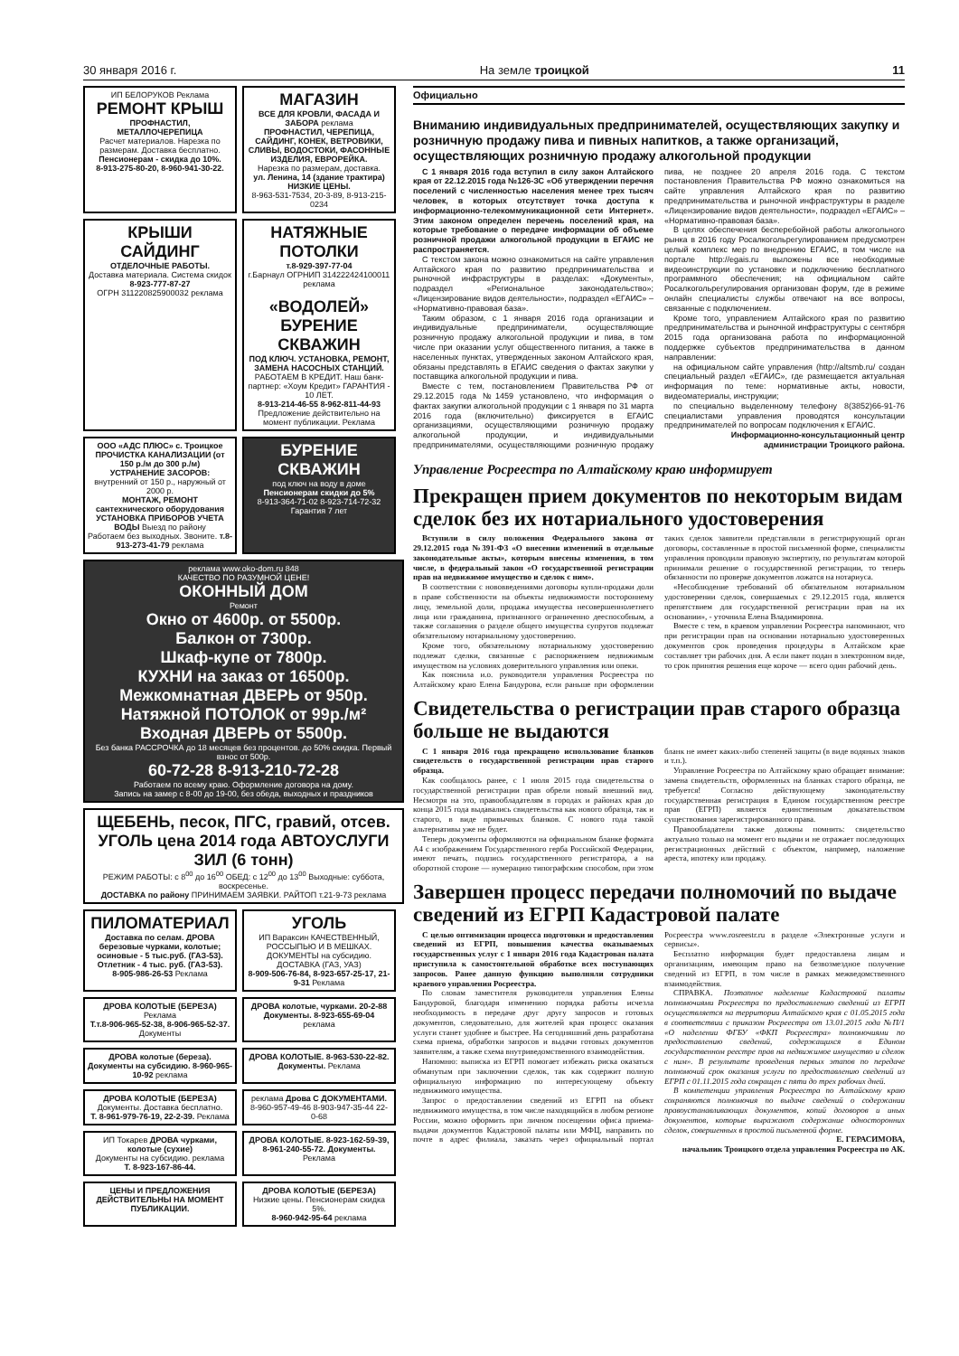30 января 2016 г. На земле троицкой 11
ИП БЕЛОРУКОВ Реклама
РЕМОНТ КРЫШ
ПРОФНАСТИЛ, МЕТАЛЛОЧЕРЕПИЦА
Расчет материалов. Нарезка по размерам. Доставка бесплатно.
Пенсионерам - скидка до 10%.
8-913-275-80-20, 8-960-941-30-22.
МАГАЗИН
ВСЕ ДЛЯ КРОВЛИ, ФАСАДА И ЗАБОРА реклама
ПРОФНАСТИЛ, ЧЕРЕПИЦА, САЙДИНГ, КОНЕК, ВЕТРОВИКИ, СЛИВЫ, ВОДОСТОКИ, ФАСОННЫЕ ИЗДЕЛИЯ, ЕВРОРЕЙКА.
Нарезка по размерам, доставка.
ул. Ленина, 14 (здание трактира) НИЗКИЕ ЦЕНЫ.
8-963-531-7534, 20-3-89, 8-913-215-0234
КРЫШИ САЙДИНГ
ОТДЕЛОЧНЫЕ РАБОТЫ.
Доставка материала. Система скидок
8-923-777-87-27
ОГРН 311220825900032 реклама
НАТЯЖНЫЕ ПОТОЛКИ
т.8-929-397-77-04
г.Барнаул ОГРНИП 314222424100011 реклама
«ВОДОЛЕЙ» БУРЕНИЕ СКВАЖИН
ПОД КЛЮЧ. УСТАНОВКА, РЕМОНТ, ЗАМЕНА НАСОСНЫХ СТАНЦИЙ.
РАБОТАЕМ В КРЕДИТ. Наш банк-партнер: «Хоум Кредит» ГАРАНТИЯ - 10 ЛЕТ.
8-913-214-46-55 8-962-811-44-93
Предложение действительно на момент публикации. Реклама
ООО «АДС ПЛЮС» с. Троицкое
ПРОЧИСТКА КАНАЛИЗАЦИИ (от 150 р./м до 300 р./м)
УСТРАНЕНИЕ ЗАСОРОВ: внутренний от 150 р., наружный от 2000 р.
МОНТАЖ, РЕМОНТ сантехнического оборудования
УСТАНОВКА ПРИБОРОВ УЧЕТА ВОДЫ Выезд по району
Работаем без выходных. Звоните. т.8-913-273-41-79 реклама
БУРЕНИЕ СКВАЖИН
под ключ на воду в доме
Пенсионерам скидки до 5%
8-913-364-71-02 8-923-714-72-32 Гарантия 7 лет
реклама www.oko-dom.ru 848
КАЧЕСТВО ПО РАЗУМНОЙ ЦЕНЕ!
ОКОННЫЙ ДОМ
Ремонт
Окно от 4600р. от 5500р.
Балкон от 7300р.
Шкаф-купе от 7800р.
КУХНИ на заказ от 16500р.
Межкомнатная ДВЕРЬ от 950р.
Натяжной ПОТОЛОК от 99р./м²
Входная ДВЕРЬ от 5500р.
Без банка РАССРОЧКА до 18 месяцев без процентов. до 50% скидка. Первый взнос от 500р.
60-72-28 8-913-210-72-28
Работаем по всему краю. Оформление договора на дому.
Запись на замер с 8-00 до 19-00, без обеда, выходных и праздников
ЩЕБЕНЬ, песок, ПГС, гравий, отсев. УГОЛЬ цена 2014 года АВТОУСЛУГИ ЗИЛ (6 тонн)
РЕЖИМ РАБОТЫ: с 8<sup>00</sup> до 16<sup>00</sup> ОБЕД: с 12<sup>00</sup> до 13<sup>00</sup> Выходные: суббота, воскресенье.
ДОСТАВКА по району ПРИНИМАЕМ ЗАЯВКИ. РАЙТОП т.21-9-73 реклама
ПИЛОМАТЕРИАЛ
Доставка по селам. ДРОВА березовые чурками, колотые; осиновые - 5 тыс.руб. (ГАЗ-53). Отлетник - 4 тыс. руб. (ГАЗ-53).
8-905-986-26-53 Реклама
УГОЛЬ
ИП Вараксин КАЧЕСТВЕННЫЙ, РОССЫПЬЮ И В МЕШКАХ. ДОКУМЕНТЫ на субсидию. ДОСТАВКА (ГАЗ, УАЗ)
8-909-506-76-84, 8-923-657-25-17, 21-9-31 Реклама
ДРОВА КОЛОТЫЕ (БЕРЕЗА) Реклама
Т.т.8-906-965-52-38, 8-906-965-52-37. Документы
ДРОВА колотые, чурками. 20-2-88 Документы. 8-923-655-69-04 реклама
ДРОВА колотые (береза). Документы на субсидию. 8-960-965-10-92 реклама
ДРОВА КОЛОТЫЕ. 8-963-530-22-82. Документы. Реклама
ДРОВА КОЛОТЫЕ (БЕРЕЗА)
Документы. Доставка бесплатно.
Т. 8-961-979-76-19, 22-2-39. Реклама
реклама Дрова С ДОКУМЕНТАМИ. 8-960-957-49-46 8-903-947-35-44 22-0-68
ИП Токарев ДРОВА чурками, колотые (сухие)
Документы на субсидию. реклама
Т. 8-923-167-86-44.
ДРОВА КОЛОТЫЕ. 8-923-162-59-39, 8-961-240-55-72. Документы. Реклама
ЦЕНЫ И ПРЕДЛОЖЕНИЯ ДЕЙСТВИТЕЛЬНЫ НА МОМЕНТ ПУБЛИКАЦИИ.
ДРОВА КОЛОТЫЕ (БЕРЕЗА)
Низкие цены. Пенсионерам скидка 5%.
8-960-942-95-64 реклама
Официально
Вниманию индивидуальных предпринимателей, осуществляющих закупку и розничную продажу пива и пивных напитков, а также организаций, осуществляющих розничную продажу алкогольной продукции
С 1 января 2016 года вступил в силу закон Алтайского края от 22.12.2015 года №126-ЗС «Об утверждении перечня поселений с численностью населения менее трех тысяч человек, в которых отсутствует точка доступа к информационно-телекоммуникационной сети Интернет». Этим законом определен перечень поселений края, на которые требование о передаче информации об объеме розничной продажи алкогольной продукции в ЕГАИС не распространяется.
С текстом закона можно ознакомиться на сайте управления Алтайского края по развитию предпринимательства и рыночной инфраструктуры в разделах: «Документы», подраздел «Региональное законодательство»; «Лицензирование видов деятельности», подраздел «ЕГАИС» – «Нормативно-правовая база».
Таким образом, с 1 января 2016 года организации и индивидуальные предприниматели, осуществляющие розничную продажу алкогольной продукции и пива, в том числе при оказании услуг общественного питания, а также в населенных пунктах, утвержденных законом Алтайского края, обязаны представлять в ЕГАИС сведения о фактах закупки у поставщика алкогольной продукции и пива.
Вместе с тем, постановлением Правительства РФ от 29.12.2015 года №1459 установлено, что информация о фактах закупки алкогольной продукции с 1 января по 31 марта 2016 года (включительно) фиксируется в ЕГАИС организациями, осуществляющими розничную продажу алкогольной продукции, и индивидуальными предпринимателями, осуществляющими розничную продажу пива, не позднее 20 апреля 2016 года. С текстом постановления Правительства РФ можно ознакомиться на сайте управления Алтайского края по развитию предпринимательства и рыночной инфраструктуры в разделе «Лицензирование видов деятельности», подраздел «ЕГАИС» – «Нормативно-правовая база».
В целях обеспечения бесперебойной работы алкогольного рынка в 2016 году Росалкогольрегулированием предусмотрен целый комплекс мер по внедрению ЕГАИС, в том числе на портале http://egais.ru выложены все необходимые видеоинструкции по установке и подключению бесплатного программного обеспечения; на официальном сайте Росалкогольрегулирования организован форум, где в режиме онлайн специалисты службы отвечают на все вопросы, связанные с подключением.
Кроме того, управлением Алтайского края по развитию предпринимательства и рыночной инфраструктуры с сентября 2015 года организована работа по информационной поддержке субъектов предпринимательства в данном направлении:
на официальном сайте управления (http://altsmb.ru/ создан специальный раздел «ЕГАИС», где размещается актуальная информация по теме: нормативные акты, новости, видеоматериалы, инструкции;
по специально выделенному телефону 8(3852)66-91-76 специалистами управления проводятся консультации предпринимателей по вопросам подключения к ЕГАИС.
Информационно-консультационный центр администрации Троицкого района.
Управление Росреестра по Алтайскому краю информирует
Прекращен прием документов по некоторым видам сделок без их нотариального удостоверения
Вступили в силу положения Федерального закона от 29.12.2015 года №391-ФЗ «О внесении изменений в отдельные законодательные акты», которым внесены изменения, в том числе, в федеральный закон «О государственной регистрации прав на недвижимое имущество и сделок с ним».
В соответствии с нововведениями договоры купли-продажи доли в праве собственности на объекты недвижимости постороннему лицу, земельной доли, продажа имущества несовершеннолетнего лица или гражданина, признанного ограниченно дееспособным, а также соглашения о разделе общего имущества супругов подлежат обязательному нотариальному удостоверению.
Кроме того, обязательному нотариальному удостоверению подлежат сделки, связанные с распоряжением недвижимым имуществом на условиях доверительного управления или опеки.
Как пояснила и.о. руководителя управления Росреестра по Алтайскому краю Елена Бандурова, если раньше при оформлении таких сделок заявители представляли в регистрирующий орган договоры, составленные в простой письменной форме, специалисты управления проводили правовую экспертизу, по результатам которой принимали решение о государственной регистрации, то теперь обязанности по проверке документов ложатся на нотариуса.
«Несоблюдение требований об обязательном нотариальном удостоверении сделок, совершаемых с 29.12.2015 года, является препятствием для государственной регистрации прав на их основании», - уточнила Елена Владимировна.
Вместе с тем, в краевом управлении Росреестра напоминают, что при регистрации прав на основании нотариально удостоверенных документов срок проведения процедуры в Алтайском крае составляет три рабочих дня. А если пакет подан в электронном виде, то срок принятия решения еще короче — всего один рабочий день.
Свидетельства о регистрации прав старого образца больше не выдаются
С 1 января 2016 года прекращено использование бланков свидетельств о государственной регистрации прав старого образца.
Как сообщалось ранее, с 1 июля 2015 года свидетельства о государственной регистрации прав обрели новый внешний вид. Несмотря на это, правообладателям в городах и районах края до конца 2015 года выдавались свидетельства как нового образца, так и старого, в виде привычных бланков. С нового года такой альтернативы уже не будет.
Теперь документы оформляются на официальном бланке формата А4 с изображением Государственного герба Российской Федерации, имеют печать, подпись государственного регистратора, а на оборотной стороне — нумерацию типографским способом, при этом бланк не имеет каких-либо степеней защиты (в виде водяных знаков и т.п.).
Управление Росреестра по Алтайскому краю обращает внимание: замена свидетельств, оформленных на бланках старого образца, не требуется! Согласно действующему законодательству государственная регистрация в Едином государственном реестре прав (ЕГРП) является единственным доказательством существования зарегистрированного права.
Правообладатели также должны помнить: свидетельство актуально только на момент его выдачи и не отражает последующих регистрационных действий с объектом, например, наложение ареста, ипотеку или продажу.
Завершен процесс передачи полномочий по выдаче сведений из ЕГРП Кадастровой палате
С целью оптимизации процесса подготовки и предоставления сведений из ЕГРП, повышения качества оказываемых государственных услуг с 1 января 2016 года Кадастровая палата приступила к самостоятельной обработке всех поступающих запросов. Ранее данную функцию выполняли сотрудники краевого управления Росреестра.
По словам заместителя руководителя управления Елены Бандуровой, благодаря изменению порядка работы исчезла необходимость в передаче друг другу запросов и готовых документов, следовательно, для жителей края процесс оказания услуги станет удобнее и быстрее. На сегодняшний день разработана схема приема, обработки запросов и выдачи готовых документов заявителям, а также схема внутриведомственного взаимодействия.
Напомню: выписка из ЕГРП помогает избежать риска оказаться обманутым при заключении сделок, так как содержит полную официальную информацию по интересующему объекту недвижимого имущества.
Запрос о предоставлении сведений из ЕГРП на объект недвижимого имущества, в том числе находящийся в любом регионе России, можно оформить при личном посещении офиса приема-выдачи документов Кадастровой палаты или МФЦ, направить по почте в адрес филиала, заказать через официальный портал Росреестра www.rosreestr.ru в разделе «Электронные услуги и сервисы».
Бесплатно информация будет предоставлена лицам и организациям, имеющим право на безвозмездное получение сведений из ЕГРП, в том числе в рамках межведомственного взаимодействия.
СПРАВКА. Поэтапное наделение Кадастровой палаты полномочиями Росреестра по предоставлению сведений из ЕГРП осуществляется на территории Алтайского края с 01.05.2015 года в соответствии с приказом Росреестра от 13.01.2015 года №П/1 «О наделении ФГБУ «ФКП Росреестра» полномочиями по предоставлению сведений, содержащихся в Едином государственном реестре прав на недвижимое имущество и сделок с ним». В результате проведения первых этапов по передаче полномочий срок оказания услуги по предоставлению сведений из ЕГРП с 01.11.2015 года сокращен с пяти до трех рабочих дней.
В компетенции управления Росреестра по Алтайскому краю сохраняются полномочия по выдаче сведений о содержании правоустанавливающих документов, копий договоров и иных документов, которые выражают содержание односторонних сделок, совершенных в простой письменной форме.
Е. ГЕРАСИМОВА,
начальник Троицкого отдела управления Росреестра по АК.